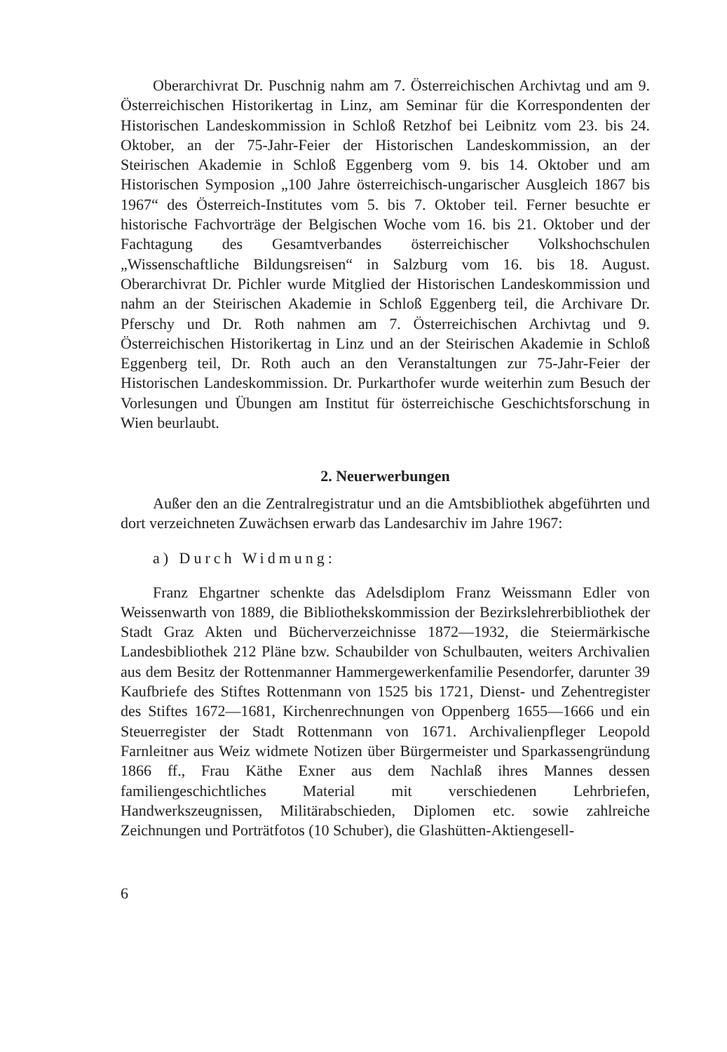Oberarchivrat Dr. Puschnig nahm am 7. Österreichischen Archivtag und am 9. Österreichischen Historikertag in Linz, am Seminar für die Korrespondenten der Historischen Landeskommission in Schloß Retzhof bei Leibnitz vom 23. bis 24. Oktober, an der 75-Jahr-Feier der Historischen Landeskommission, an der Steirischen Akademie in Schloß Eggenberg vom 9. bis 14. Oktober und am Historischen Symposion „100 Jahre österreichisch-ungarischer Ausgleich 1867 bis 1967“ des Österreich-Institutes vom 5. bis 7. Oktober teil. Ferner besuchte er historische Fachvorträge der Belgischen Woche vom 16. bis 21. Oktober und der Fachtagung des Gesamtverbandes österreichischer Volkshochschulen „Wissenschaftliche Bildungsreisen“ in Salzburg vom 16. bis 18. August. Oberarchivrat Dr. Pichler wurde Mitglied der Historischen Landeskommission und nahm an der Steirischen Akademie in Schloß Eggenberg teil, die Archivare Dr. Pferschy und Dr. Roth nahmen am 7. Österreichischen Archivtag und 9. Österreichischen Historikertag in Linz und an der Steirischen Akademie in Schloß Eggenberg teil, Dr. Roth auch an den Veranstaltungen zur 75-Jahr-Feier der Historischen Landeskommission. Dr. Purkarthofer wurde weiterhin zum Besuch der Vorlesungen und Übungen am Institut für österreichische Geschichtsforschung in Wien beurlaubt.
2. Neuerwerbungen
Außer den an die Zentralregistratur und an die Amtsbibliothek abgeführten und dort verzeichneten Zuwächsen erwarb das Landesarchiv im Jahre 1967:
a) Durch Widmung:
Franz Ehgartner schenkte das Adelsdiplom Franz Weissmann Edler von Weissenwarth von 1889, die Bibliothekskommission der Bezirkslehrerbibliothek der Stadt Graz Akten und Bücherverzeichnisse 1872—1932, die Steiermärkische Landesbibliothek 212 Pläne bzw. Schaubilder von Schulbauten, weiters Archivalien aus dem Besitz der Rottenmanner Hammergewerkenfamilie Pesendorfer, darunter 39 Kaufbriefe des Stiftes Rottenmann von 1525 bis 1721, Dienst- und Zehentregister des Stiftes 1672—1681, Kirchenrechnungen von Oppenberg 1655—1666 und ein Steuerregister der Stadt Rottenmann von 1671. Archivalienpfleger Leopold Farnleitner aus Weiz widmete Notizen über Bürgermeister und Sparkassengründung 1866 ff., Frau Käthe Exner aus dem Nachlaß ihres Mannes dessen familiengeschichtliches Material mit verschiedenen Lehrbriefen, Handwerkszeugnissen, Militärabschieden, Diplomen etc. sowie zahlreiche Zeichnungen und Porträtfotos (10 Schuber), die Glashütten-Aktiengesell-
6